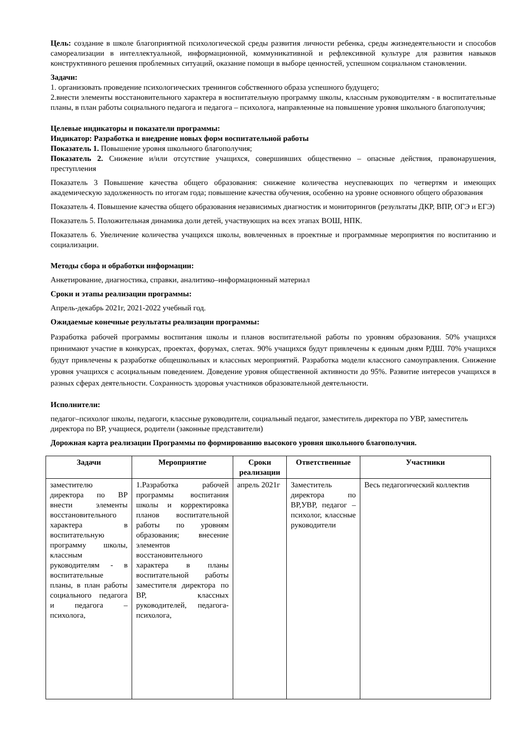Цель: создание в школе благоприятной психологической среды развития личности ребенка, среды жизнедеятельности и способов самореализации в интеллектуальной, информационной, коммуникативной и рефлексивной культуре для развития навыков конструктивного решения проблемных ситуаций, оказание помощи в выборе ценностей, успешном социальном становлении.
Задачи:
1. организовать проведение психологических тренингов собственного образа успешного будущего;
2.внести элементы восстановительного характера в воспитательную программу школы, классным руководителям - в воспитательные планы, в план работы социального педагога и педагога – психолога, направленные на повышение уровня школьного благополучия;
Целевые индикаторы и показатели программы:
Индикатор: Разработка и внедрение новых форм воспитательной работы
Показатель 1. Повышение уровня школьного благополучия;
Показатель 2. Снижение и/или отсутствие учащихся, совершивших общественно – опасные действия, правонарушения, преступления
Показатель 3 Повышение качества общего образования: снижение количества неуспевающих по четвертям и имеющих академическую задолженность по итогам года; повышение качества обучения, особенно на уровне основного общего образования
Показатель 4. Повышение качества общего образования независимых диагностик и мониторингов (результаты ДКР, ВПР, ОГЭ и ЕГЭ)
Показатель 5. Положительная динамика доли детей, участвующих на всех этапах ВОШ, НПК.
Показатель 6. Увеличение количества учащихся школы, вовлеченных в проектные и программные мероприятия по воспитанию и социализации.
Методы сбора и обработки информации:
Анкетирование, диагностика, справки, аналитико–информационный материал
Сроки и этапы реализации программы:
Апрель-декабрь 2021г, 2021-2022 учебный год.
Ожидаемые конечные результаты реализации программы:
Разработка рабочей программы воспитания школы и планов воспитательной работы по уровням образования. 50% учащихся принимают участие в конкурсах, проектах, форумах, слетах. 90% учащихся будут привлечены к единым дням РДШ. 70% учащихся будут привлечены к разработке общешкольных и классных мероприятий. Разработка модели классного самоуправления. Снижение уровня учащихся с асоциальным поведением. Доведение уровня общественной активности до 95%. Развитие интересов учащихся в разных сферах деятельности. Сохранность здоровья участников образовательной деятельности.
Исполнители:
педагог–психолог школы, педагоги, классные руководители, социальный педагог, заместитель директора по УВР, заместитель директора по ВР, учащиеся, родители (законные представители)
Дорожная карта реализации Программы по формированию высокого уровня школьного благополучия.
| Задачи | Мероприятие | Сроки реализации | Ответственные | Участники |
| --- | --- | --- | --- | --- |
| заместителю директора по ВР внести элементы восстановительного характера в воспитательную программу школы, классным руководителям - в воспитательные планы, в план работы социального педагога и педагога – психолога, | 1.Разработка рабочей программы воспитания школы и корректировка планов воспитательной работы по уровням образования; внесение элементов восстановительного характера в планы воспитательной работы заместителя директора по ВР, классных руководителей, педагога-психолога, | апрель 2021г | Заместитель директора по ВР,УВР, педагог – психолог, классные руководители | Весь педагогический коллектив |